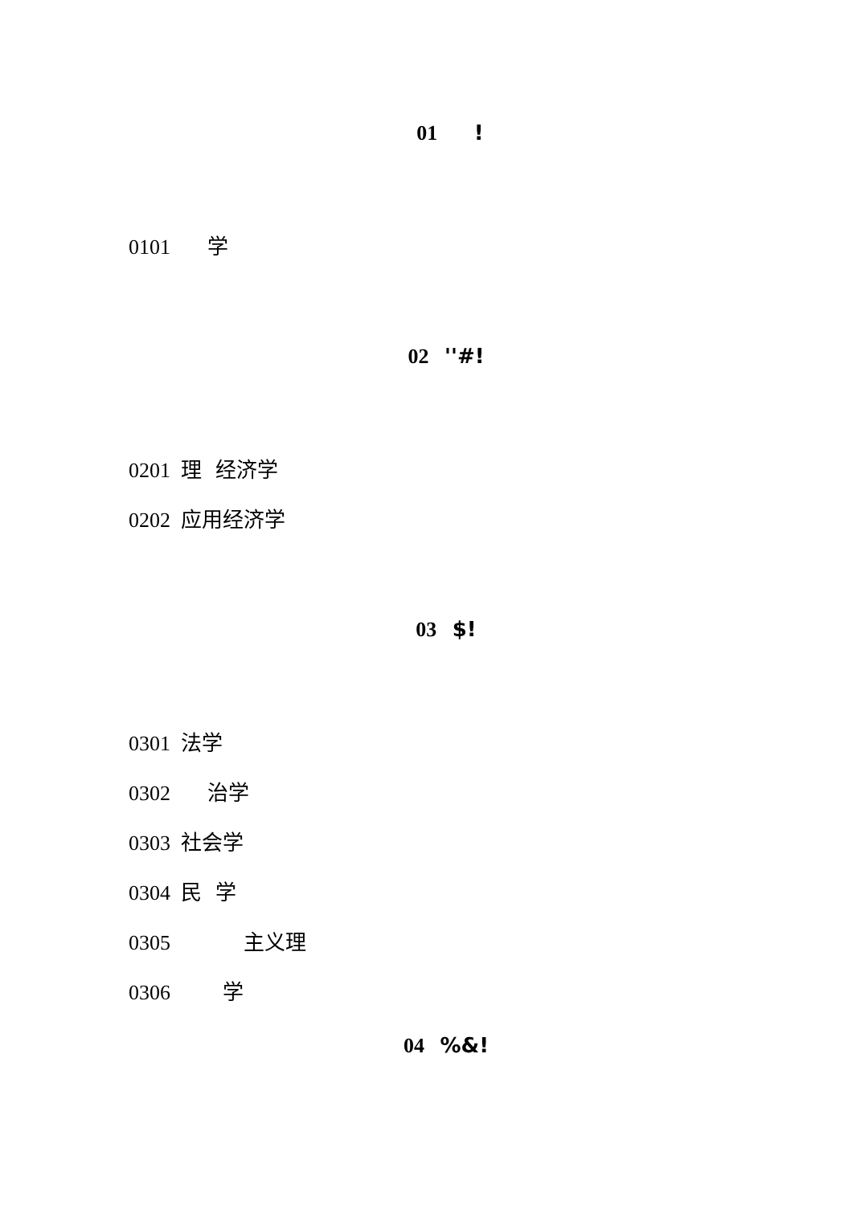01 !
0101 学
02 ''#!
0201 理 经济学
0202 应用经济学
03 $!
0301 法学
0302 治学
0303 社会学
0304 民 学
0305 主义理
0306 学
04 %&!